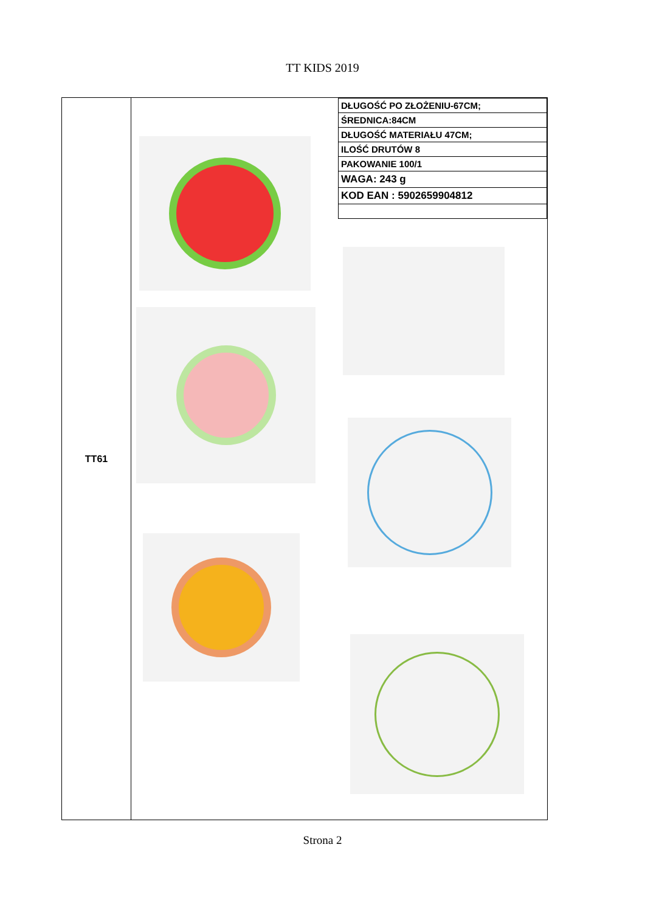TT KIDS 2019
TT61
| DŁUGOŚĆ PO ZŁOŻENIU-67CM; |
| ŚREDNICA:84CM |
| DŁUGOŚĆ MATERIAŁU 47CM; |
| ILOŚĆ DRUTÓW 8 |
| PAKOWANIE 100/1 |
| WAGA: 243 g |
| KOD EAN : 5902659904812 |
Strona 2